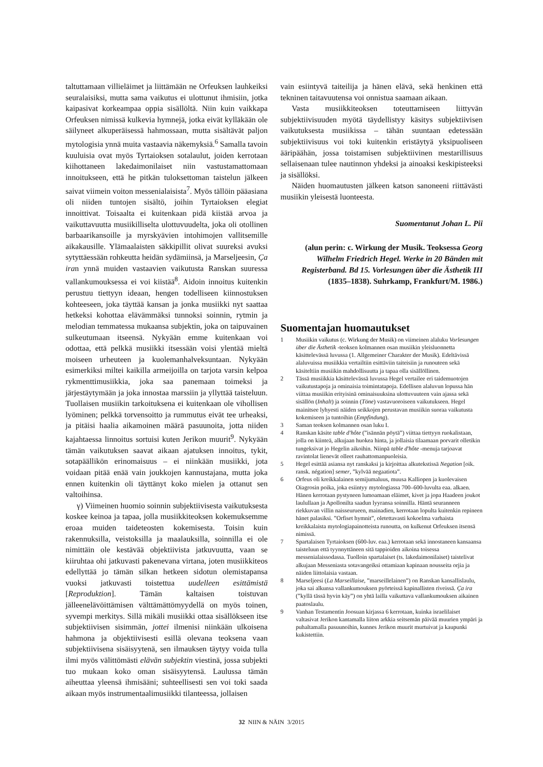taltuttamaan villieläimet ja liittämään ne Orfeuksen lauhkeiksi seuralaisiksi, mutta sama vaikutus ei ulottunut ihmisiin, jotka kaipasivat korkeampaa oppia sisällöltä. Niin kuin vaikkapa Orfeuksen nimissä kulkevia hymnejä, jotka eivät kylläkään ole säilyneet alkuperäisessä hahmossaan, mutta sisältävät paljon mytologisia ynnä muita vastaavia näkemyksiä.<sup>6</sup> Samalla tavoin kuuluisia ovat myös Tyrtaioksen sotalaulut, joiden kerrotaan kiihottaneen lakedaimonilaiset niin vastustamattomaan innoitukseen, että he pitkän tuloksettoman taistelun jälkeen saivat viimein voiton messenialaisista<sup>7</sup>. Myös tällöin pääasiana oli niiden tuntojen sisältö, joihin Tyrtaioksen elegiat innoittivat. Toisaalta ei kuitenkaan pidä kiistää arvoa ja vaikuttavuutta musiikilliselta ulottuvuudelta, joka oli otollinen barbaarikansoille ja myrskyävien intohimojen vallitsemille aikakausille. Ylämaalaisten säkkipillit olivat suureksi avuksi sytyttäessään rohkeutta heidän sydämiinsä, ja Marseljeesin, Ça iran ynnä muiden vastaavien vaikutusta Ranskan suuressa vallankumouksessa ei voi kiistää<sup>8</sup>. Aidoin innoitus kuitenkin perustuu tiettyyn ideaan, hengen todelliseen kiinnostuksen kohteeseen, joka täyttää kansan ja jonka musiikki nyt saattaa hetkeksi kohottaa elävämmäksi tunnoksi soinnin, rytmin ja melodian temmatessa mukaansa subjektin, joka on taipuvainen sulkeutumaan itseensä. Nykyään emme kuitenkaan voi odottaa, että pelkkä musiikki itsessään voisi ylentää mieltä moiseen urheuteen ja kuolemanhalveksuntaan. Nykyään esimerkiksi miltei kaikilla armeijoilla on tarjota varsin kelpoa rykmenttimusiikkia, joka saa panemaan toimeksi ja järjestäytymään ja joka innostaa marssiin ja yllyttää taisteluun. Tuollaisen musiikin tarkoituksena ei kuitenkaan ole vihollisen lyöminen; pelkkä torvensoitto ja rummutus eivät tee urheaksi, ja pitäisi haalia aikamoinen määrä pasuunoita, jotta niiden kajahtaessa linnoitus sortuisi kuten Jerikon muurit<sup>9</sup>. Nykyään tämän vaikutuksen saavat aikaan ajatuksen innoitus, tykit, sotapäällikön erinomaisuus – ei niinkään musiikki, jota voidaan pitää enää vain joukkojen kannustajana, mutta joka ennen kuitenkin oli täyttänyt koko mielen ja ottanut sen valtoihinsa.
γ) Viimeinen huomio soinnin subjektiivisesta vaikutuksesta koskee keinoa ja tapaa, jolla musiikkiteoksen kokemuksemme eroaa muiden taideteosten kokemisesta. Toisin kuin rakennuksilla, veistoksilla ja maalauksilla, soinnilla ei ole nimittäin ole kestävää objektiivista jatkuvuutta, vaan se kiiruhtaa ohi jatkuvasti pakenevana virtana, joten musiikkiteos edellyttää jo tämän silkan hetkeen sidotun olemistapansa vuoksi jatkuvasti toistettua uudelleen esittämistä [Reproduktion]. Tämän kaltaisen toistuvan jälleenelävöittämisen välttämättömyydellä on myös toinen, syvempi merkitys. Sillä mikäli musiikki ottaa sisällökseen itse subjektiivisen sisimmän, jottei ilmenisi niinkään ulkoisena hahmona ja objektiivisesti esillä olevana teoksena vaan subjektiivisena sisäisyytenä, sen ilmauksen täytyy voida tulla ilmi myös välittömästi elävän subjektin viestinä, jossa subjekti tuo mukaan koko oman sisäisyytensä. Laulussa tämän aiheuttaa yleensä ihmisääni; suhteellisesti sen voi toki saada aikaan myös instrumentaalimusiikki tilanteessa, jollaisen
vain esiintyvä taiteilija ja hänen elävä, sekä henkinen että tekninen taitavuutensa voi onnistua saamaan aikaan.
Vasta musiikkiteoksen toteuttamiseen liittyvän subjektiivisuuden myötä täydellistyy käsitys subjektiivisen vaikutuksesta musiikissa – tähän suuntaan edetessään subjektiivisuus voi toki kuitenkin eristäytyä yksipuoliseen ääripäähän, jossa toistamisen subjektiivinen mestarillisuus sellaisenaan tulee nautinnon yhdeksi ja ainoaksi keskipisteeksi ja sisällöksi.
Näiden huomautusten jälkeen katson sanoneeni riittävästi musiikin yleisestä luonteesta.
Suomentanut Johan L. Pii
(alun perin: c. Wirkung der Musik. Teoksessa Georg Wilhelm Friedrich Hegel. Werke in 20 Bänden mit Registerband. Bd 15. Vorlesungen über die Ästhetik III (1835–1838). Suhrkamp, Frankfurt/M. 1986.)
Suomentajan huomautukset
1 Musiikin vaikutus (c. Wirkung der Musik) on viimeinen alaluku Vorlesungen über die Ästhetik -teoksen kolmannen osan musiikin yleisluonnetta käsittelevässä luvussa (1. Allgemeiner Charakter der Musik). Edeltävissä alaluvuissa musiikkia vertailtiin esittäviin taiteisiin ja runouteen sekä käsiteltiin musiikin mahdollisuutta ja tapaa olla sisällöllinen.
2 Tässä musiikkia käsittelevässä luvussa Hegel vertailee eri taidemuotojen vaikutustapoja ja ominaisia toimintatapoja. Edellisen alaluvun lopussa hän viittaa musiikin erityisinä ominaisuuksina ulottuvuuteen vain ajassa sekä sisällön (Inhalt) ja soinnin (Töne) vastavuoroiseen vaikutukseen. Hegel mainitsee lyhyesti näiden seikkojen perustavan musiikin suoraa vaikutusta kokemiseen ja tuntoihin (Empfindung).
3 Saman teoksen kolmannen osan luku I.
4 Ranskan käsite table d'hôte (”isännän pöytä”) viittaa tiettyyn ruokalistaan, jolla on kiinteä, alkujaan huokea hinta, ja jollaisia tilaamaan porvarit olletikin tungeksivat jo Hegelin aikoihin. Niinpä table d'hôte -menuja tarjoavat ravintolat lienevät olleet rauhattomanpuoleisia.
5 Hegel esittää asiansa nyt ranskaksi ja kirjoittaa alkutekstissä Negation [oik. ransk. négation] semer, ”kylvää negaatiota”.
6 Orfeus oli kreikkalainen semijumaluus, muusa Kalliopen ja kuolevaisen Oiagrosin poika, joka esiintyy mytologiassa 700–600-luvulta eaa. alkaen. Hänen kerrotaan pystyneen lumoamaan eläimet, kivet ja jopa Haadeen joukot laulullaan ja Apollonilta saadun lyyransa soinnilla. Häntä seuranneen riekkuvan villin naisseurueen, mainadien, kerrotaan lopulta kuitenkin repineen hänet palasiksi. ”Orfiset hymnit”, oletettavasti kokoelma varhaista kreikkalaista mytologiapainotteista runoutta, on kulkenut Orfeuksen itsensä nimissä.
7 Spartalaisen Tyrtaioksen (600-luv. eaa.) kerrotaan sekä innostaneen kansaansa taisteluun että tyynnyttäneen sitä tappioiden aikoina toisessa messenialaissodassa. Tuolloin spartalaiset (ts. lakedaimonilaiset) taistelivat alkujaan Messeniasta sotavangeiksi ottamiaan kapinaan nousseita orjia ja näiden liittolaisia vastaan.
8 Marseljeesi (La Marseillaise, ”marseillelainen”) on Ranskan kansallislaulu, joka sai alkunsa vallankumouksen pyörteissä kapinallisten riveissä. Ça ira (”kyllä tässä hyvin käy”) on yhtä lailla vaikuttava vallankumouksen aikainen paatoslaulu.
9 Vanhan Testamentin Joosuan kirjassa 6 kerrotaan, kuinka israelilaiset valtasivat Jerikon kantamalla liiton arkkia seitsemän päivää muurien ympäri ja puhaltamalla pasuunoihin, kunnes Jerikon muurit murtuivat ja kaupunki kukistettiin.
32 NIIN & NÄIN 3/2015